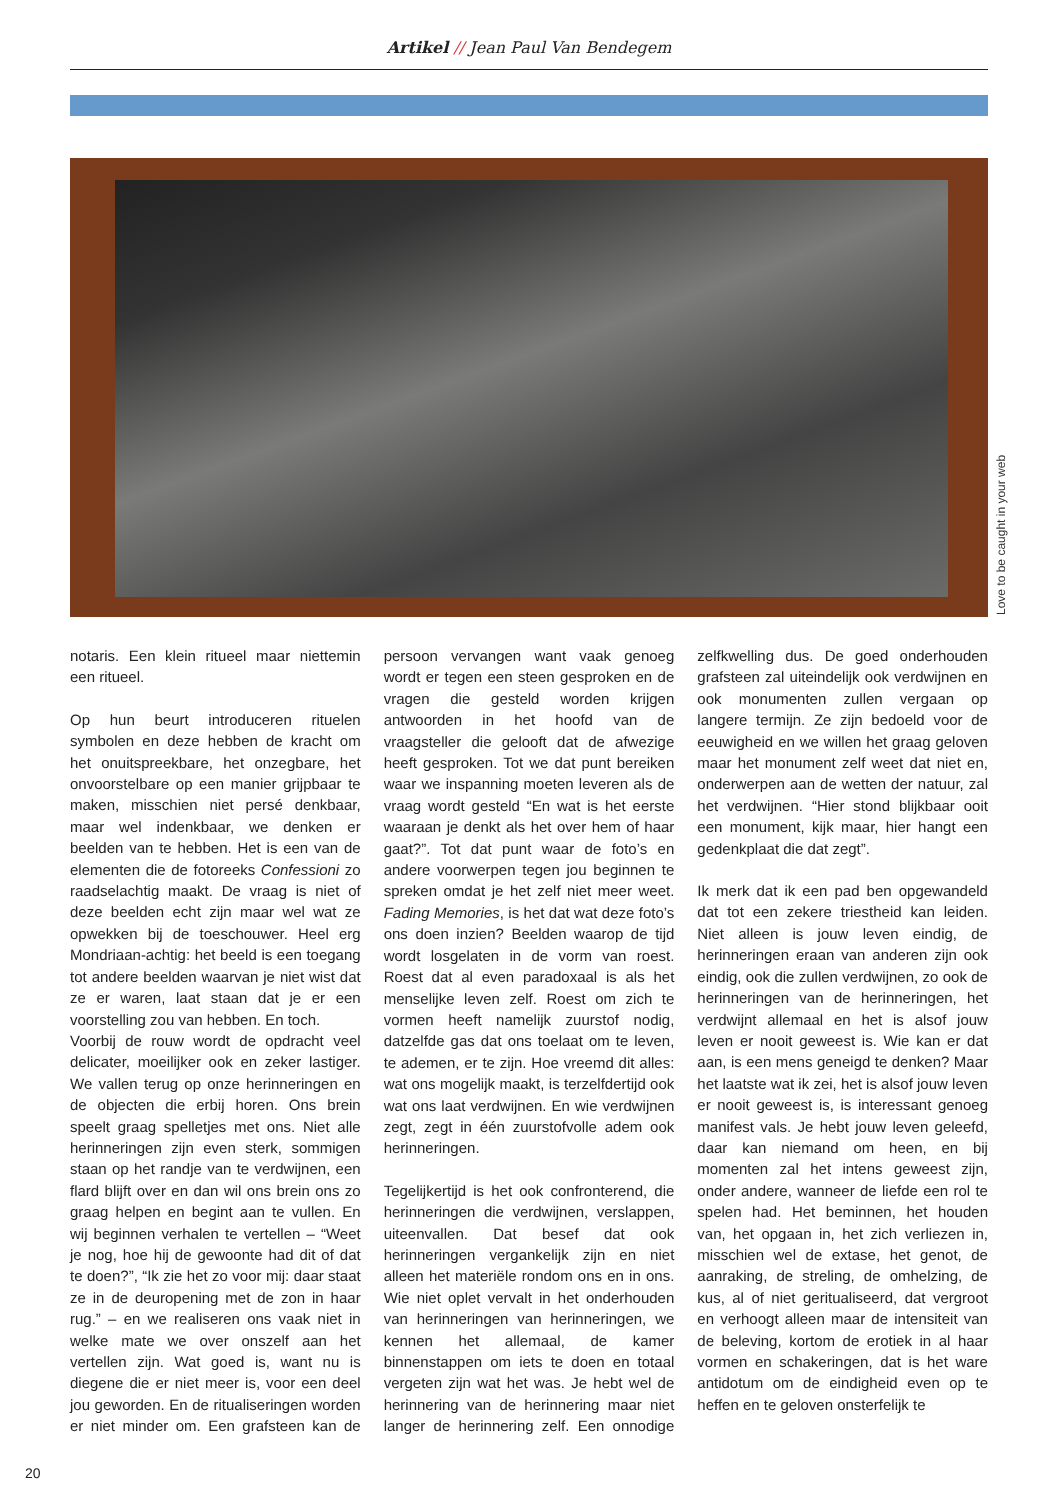Artikel // Jean Paul Van Bendegem
Love to be caught in your web
notaris. Een klein ritueel maar niettemin een ritueel.
Op hun beurt introduceren rituelen symbolen en deze hebben de kracht om het onuitspreekbare, het onzegbare, het onvoorstelbare op een manier grijpbaar te maken, misschien niet persé denkbaar, maar wel indenkbaar, we denken er beelden van te hebben. Het is een van de elementen die de fotoreeks Confessioni zo raadselachtig maakt. De vraag is niet of deze beelden echt zijn maar wel wat ze opwekken bij de toeschouwer. Heel erg Mondriaan-achtig: het beeld is een toegang tot andere beelden waarvan je niet wist dat ze er waren, laat staan dat je er een voorstelling zou van hebben. En toch.
Voorbij de rouw wordt de opdracht veel delicater, moeilijker ook en zeker lastiger. We vallen terug op onze herinneringen en de objecten die erbij horen. Ons brein speelt graag spelletjes met ons. Niet alle herinneringen zijn even sterk, sommigen staan op het randje van te verdwijnen, een flard blijft over en dan wil ons brein ons zo graag helpen en begint aan te vullen. En wij beginnen verhalen te vertellen – “Weet je nog, hoe hij de gewoonte had dit of dat te doen?”, “Ik zie het zo voor mij: daar staat ze in de deuropening met de zon in haar rug.” – en we realiseren ons vaak niet in welke mate we over onszelf aan het vertellen zijn. Wat goed is, want nu is diegene die er niet meer is, voor een deel jou geworden. En de ritualiseringen worden er niet minder om. Een grafsteen kan de persoon vervangen want vaak genoeg wordt er tegen een steen gesproken en de vragen die gesteld worden krijgen antwoorden in het hoofd van de vraagsteller die gelooft dat de afwezige heeft gesproken. Tot we dat punt bereiken waar we inspanning moeten leveren als de vraag wordt gesteld “En wat is het eerste waaraan je denkt als het over hem of haar gaat?”. Tot dat punt waar de foto’s en andere voorwerpen tegen jou beginnen te spreken omdat je het zelf niet meer weet. Fading Memories, is het dat wat deze foto’s ons doen inzien? Beelden waarop de tijd wordt losgelaten in de vorm van roest. Roest dat al even paradoxaal is als het menselijke leven zelf. Roest om zich te vormen heeft namelijk zuurstof nodig, datzelfde gas dat ons toelaat om te leven, te ademen, er te zijn. Hoe vreemd dit alles: wat ons mogelijk maakt, is terzelfdertijd ook wat ons laat verdwijnen. En wie verdwijnen zegt, zegt in één zuurstofvolle adem ook herinneringen.
Tegelijkertijd is het ook confronterend, die herinneringen die verdwijnen, verslappen, uiteenvallen. Dat besef dat ook herinneringen vergankelijk zijn en niet alleen het materiële rondom ons en in ons. Wie niet oplet vervalt in het onderhouden van herinneringen van herinneringen, we kennen het allemaal, de kamer binnenstappen om iets te doen en totaal vergeten zijn wat het was. Je hebt wel de herinnering van de herinnering maar niet langer de herinnering zelf. Een onnodige zelfkwelling dus. De goed onderhouden grafsteen zal uiteindelijk ook verdwijnen en ook monumenten zullen vergaan op langere termijn. Ze zijn bedoeld voor de eeuwigheid en we willen het graag geloven maar het monument zelf weet dat niet en, onderwerpen aan de wetten der natuur, zal het verdwijnen. “Hier stond blijkbaar ooit een monument, kijk maar, hier hangt een gedenkplaat die dat zegt”.
Ik merk dat ik een pad ben opgewandeld dat tot een zekere triestheid kan leiden. Niet alleen is jouw leven eindig, de herinneringen eraan van anderen zijn ook eindig, ook die zullen verdwijnen, zo ook de herinneringen van de herinneringen, het verdwijnt allemaal en het is alsof jouw leven er nooit geweest is. Wie kan er dat aan, is een mens geneigd te denken? Maar het laatste wat ik zei, het is alsof jouw leven er nooit geweest is, is interessant genoeg manifest vals. Je hebt jouw leven geleefd, daar kan niemand om heen, en bij momenten zal het intens geweest zijn, onder andere, wanneer de liefde een rol te spelen had. Het beminnen, het houden van, het opgaan in, het zich verliezen in, misschien wel de extase, het genot, de aanraking, de streling, de omhelzing, de kus, al of niet geritualiseerd, dat vergroot en verhoogt alleen maar de intensiteit van de beleving, kortom de erotiek in al haar vormen en schakeringen, dat is het ware antidotum om de eindigheid even op te heffen en te geloven onsterfelijk te
20